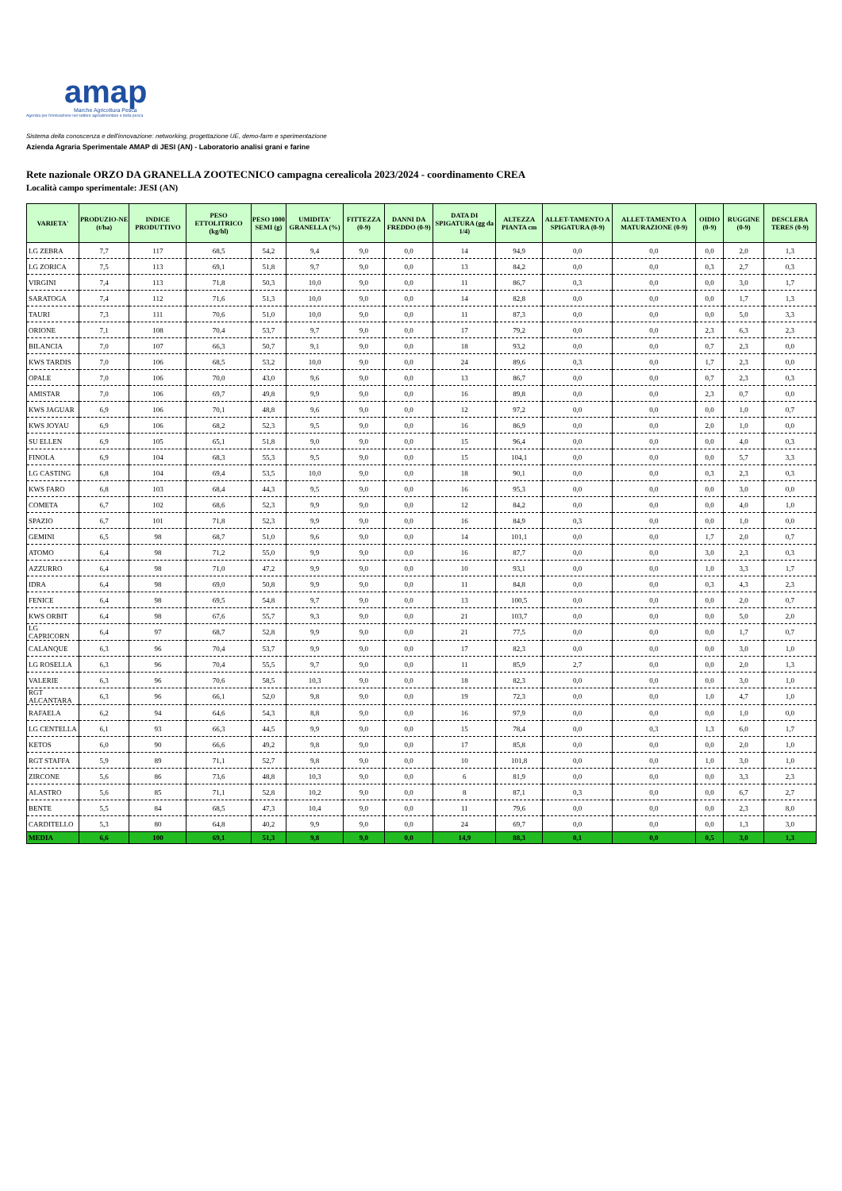amap
Marche Agricoltura Pesca
Agenzia per l'innovazione nel settore agroalimentare e della pesca
Sistema della conoscenza e dell'innovazione: networking, progettazione UE, demo-farm e sperimentazione
Azienda Agraria Sperimentale AMAP di JESI (AN) - Laboratorio analisi grani e farine
Rete nazionale ORZO DA GRANELLA ZOOTECNICO campagna cerealicola 2023/2024 - coordinamento CREA
Località campo sperimentale: JESI (AN)
| VARIETA' | PRODUZIO-NE (t/ha) | INDICE PRODUTTIVO | PESO ETTOLITRICO (kg/hl) | PESO 1000 SEMI (g) | UMIDITA' GRANELLA (%) | FITTEZZA (0-9) | DANNI DA FREDDO (0-9) | DATA DI SPIGATURA (gg da 1/4) | ALTEZZA PIANTA cm | ALLET-TAMENTO A SPIGATURA (0-9) | ALLET-TAMENTO A MATURAZIONE (0-9) | OIDIO (0-9) | RUGGINE (0-9) | DESCLERA TERES (0-9) |
| --- | --- | --- | --- | --- | --- | --- | --- | --- | --- | --- | --- | --- | --- | --- |
| LG ZEBRA | 7,7 | 117 | 68,5 | 54,2 | 9,4 | 9,0 | 0,0 | 14 | 94,9 | 0,0 | 0,0 | 0,0 | 2,0 | 1,3 |
| LG ZORICA | 7,5 | 113 | 69,1 | 51,8 | 9,7 | 9,0 | 0,0 | 13 | 84,2 | 0,0 | 0,0 | 0,3 | 2,7 | 0,3 |
| VIRGINI | 7,4 | 113 | 71,8 | 50,3 | 10,0 | 9,0 | 0,0 | 11 | 86,7 | 0,3 | 0,0 | 0,0 | 3,0 | 1,7 |
| SARATOGA | 7,4 | 112 | 71,6 | 51,3 | 10,0 | 9,0 | 0,0 | 14 | 82,8 | 0,0 | 0,0 | 0,0 | 1,7 | 1,3 |
| TAURI | 7,3 | 111 | 70,6 | 51,0 | 10,0 | 9,0 | 0,0 | 11 | 87,3 | 0,0 | 0,0 | 0,0 | 5,0 | 3,3 |
| ORIONE | 7,1 | 108 | 70,4 | 53,7 | 9,7 | 9,0 | 0,0 | 17 | 79,2 | 0,0 | 0,0 | 2,3 | 6,3 | 2,3 |
| BILANCIA | 7,0 | 107 | 66,3 | 50,7 | 9,1 | 9,0 | 0,0 | 18 | 93,2 | 0,0 | 0,0 | 0,7 | 2,3 | 0,0 |
| KWS TARDIS | 7,0 | 106 | 68,5 | 53,2 | 10,0 | 9,0 | 0,0 | 24 | 89,6 | 0,3 | 0,0 | 1,7 | 2,3 | 0,0 |
| OPALE | 7,0 | 106 | 70,0 | 43,0 | 9,6 | 9,0 | 0,0 | 13 | 86,7 | 0,0 | 0,0 | 0,7 | 2,3 | 0,3 |
| AMISTAR | 7,0 | 106 | 69,7 | 49,8 | 9,9 | 9,0 | 0,0 | 16 | 89,8 | 0,0 | 0,0 | 2,3 | 0,7 | 0,0 |
| KWS JAGUAR | 6,9 | 106 | 70,1 | 48,8 | 9,6 | 9,0 | 0,0 | 12 | 97,2 | 0,0 | 0,0 | 0,0 | 1,0 | 0,7 |
| KWS JOYAU | 6,9 | 106 | 68,2 | 52,3 | 9,5 | 9,0 | 0,0 | 16 | 86,9 | 0,0 | 0,0 | 2,0 | 1,0 | 0,0 |
| SU ELLEN | 6,9 | 105 | 65,1 | 51,8 | 9,0 | 9,0 | 0,0 | 15 | 96,4 | 0,0 | 0,0 | 0,0 | 4,0 | 0,3 |
| FINOLA | 6,9 | 104 | 68,3 | 55,3 | 9,5 | 9,0 | 0,0 | 15 | 104,1 | 0,0 | 0,0 | 0,0 | 5,7 | 3,3 |
| LG CASTING | 6,8 | 104 | 69,4 | 53,5 | 10,0 | 9,0 | 0,0 | 18 | 90,1 | 0,0 | 0,0 | 0,3 | 2,3 | 0,3 |
| KWS FARO | 6,8 | 103 | 68,4 | 44,3 | 9,5 | 9,0 | 0,0 | 16 | 95,3 | 0,0 | 0,0 | 0,0 | 3,0 | 0,0 |
| COMETA | 6,7 | 102 | 68,6 | 52,3 | 9,9 | 9,0 | 0,0 | 12 | 84,2 | 0,0 | 0,0 | 0,0 | 4,0 | 1,0 |
| SPAZIO | 6,7 | 101 | 71,8 | 52,3 | 9,9 | 9,0 | 0,0 | 16 | 84,9 | 0,3 | 0,0 | 0,0 | 1,0 | 0,0 |
| GEMINI | 6,5 | 98 | 68,7 | 51,0 | 9,6 | 9,0 | 0,0 | 14 | 101,1 | 0,0 | 0,0 | 1,7 | 2,0 | 0,7 |
| ATOMO | 6,4 | 98 | 71,2 | 55,0 | 9,9 | 9,0 | 0,0 | 16 | 87,7 | 0,0 | 0,0 | 3,0 | 2,3 | 0,3 |
| AZZURRO | 6,4 | 98 | 71,0 | 47,2 | 9,9 | 9,0 | 0,0 | 10 | 93,1 | 0,0 | 0,0 | 1,0 | 3,3 | 1,7 |
| IDRA | 6,4 | 98 | 69,0 | 50,8 | 9,9 | 9,0 | 0,0 | 11 | 84,8 | 0,0 | 0,0 | 0,3 | 4,3 | 2,3 |
| FENICE | 6,4 | 98 | 69,5 | 54,8 | 9,7 | 9,0 | 0,0 | 13 | 100,5 | 0,0 | 0,0 | 0,0 | 2,0 | 0,7 |
| KWS ORBIT | 6,4 | 98 | 67,6 | 55,7 | 9,3 | 9,0 | 0,0 | 21 | 103,7 | 0,0 | 0,0 | 0,0 | 5,0 | 2,0 |
| LG CAPRICORN | 6,4 | 97 | 68,7 | 52,8 | 9,9 | 9,0 | 0,0 | 21 | 77,5 | 0,0 | 0,0 | 0,0 | 1,7 | 0,7 |
| CALANQUE | 6,3 | 96 | 70,4 | 53,7 | 9,9 | 9,0 | 0,0 | 17 | 82,3 | 0,0 | 0,0 | 0,0 | 3,0 | 1,0 |
| LG ROSELLA | 6,3 | 96 | 70,4 | 55,5 | 9,7 | 9,0 | 0,0 | 11 | 85,9 | 2,7 | 0,0 | 0,0 | 2,0 | 1,3 |
| VALERIE | 6,3 | 96 | 70,6 | 58,5 | 10,3 | 9,0 | 0,0 | 18 | 82,3 | 0,0 | 0,0 | 0,0 | 3,0 | 1,0 |
| RGT ALCANTARA | 6,3 | 96 | 66,1 | 52,0 | 9,8 | 9,0 | 0,0 | 19 | 72,3 | 0,0 | 0,0 | 1,0 | 4,7 | 1,0 |
| RAFAELA | 6,2 | 94 | 64,6 | 54,3 | 8,8 | 9,0 | 0,0 | 16 | 97,9 | 0,0 | 0,0 | 0,0 | 1,0 | 0,0 |
| LG CENTELLA | 6,1 | 93 | 66,3 | 44,5 | 9,9 | 9,0 | 0,0 | 15 | 78,4 | 0,0 | 0,3 | 1,3 | 6,0 | 1,7 |
| KETOS | 6,0 | 90 | 66,6 | 49,2 | 9,8 | 9,0 | 0,0 | 17 | 85,8 | 0,0 | 0,0 | 0,0 | 2,0 | 1,0 |
| RGT STAFFA | 5,9 | 89 | 71,1 | 52,7 | 9,8 | 9,0 | 0,0 | 10 | 101,8 | 0,0 | 0,0 | 1,0 | 3,0 | 1,0 |
| ZIRCONE | 5,6 | 86 | 73,6 | 48,8 | 10,3 | 9,0 | 0,0 | 6 | 81,9 | 0,0 | 0,0 | 0,0 | 3,3 | 2,3 |
| ALASTRO | 5,6 | 85 | 71,1 | 52,8 | 10,2 | 9,0 | 0,0 | 8 | 87,1 | 0,3 | 0,0 | 0,0 | 6,7 | 2,7 |
| BENTE | 5,5 | 84 | 68,5 | 47,3 | 10,4 | 9,0 | 0,0 | 11 | 79,6 | 0,0 | 0,0 | 0,0 | 2,3 | 8,0 |
| CARDITELLO | 5,3 | 80 | 64,8 | 40,2 | 9,9 | 9,0 | 0,0 | 24 | 69,7 | 0,0 | 0,0 | 0,0 | 1,3 | 3,0 |
| MEDIA | 6,6 | 100 | 69,1 | 51,3 | 9,8 | 9,0 | 0,0 | 14,9 | 88,3 | 0,1 | 0,0 | 0,5 | 3,0 | 1,3 |